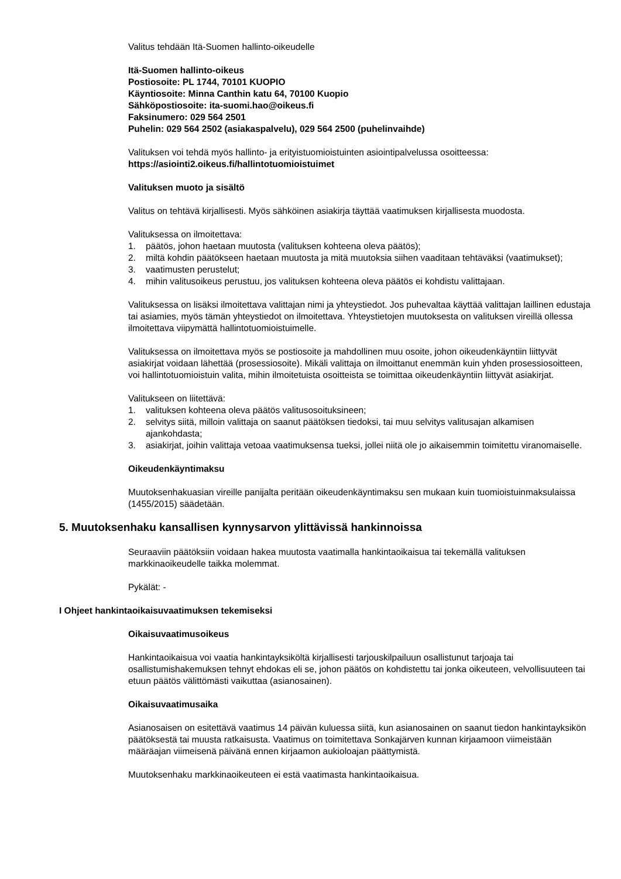Valitus tehdään Itä-Suomen hallinto-oikeudelle
Itä-Suomen hallinto-oikeus
Postiosoite: PL 1744, 70101 KUOPIO
Käyntiosoite: Minna Canthin katu 64, 70100 Kuopio
Sähköpostiosoite: ita-suomi.hao@oikeus.fi
Faksinumero: 029 564 2501
Puhelin: 029 564 2502 (asiakaspalvelu), 029 564 2500 (puhelinvaihde)
Valituksen voi tehdä myös hallinto- ja erityistuomioistuinten asiointipalvelussa osoitteessa:
https://asiointi2.oikeus.fi/hallintotuomioistuimet
Valituksen muoto ja sisältö
Valitus on tehtävä kirjallisesti. Myös sähköinen asiakirja täyttää vaatimuksen kirjallisesta muodosta.
Valituksessa on ilmoitettava:
1. päätös, johon haetaan muutosta (valituksen kohteena oleva päätös);
2. miltä kohdin päätökseen haetaan muutosta ja mitä muutoksia siihen vaaditaan tehtäväksi (vaatimukset);
3. vaatimusten perustelut;
4. mihin valitusoikeus perustuu, jos valituksen kohteena oleva päätös ei kohdistu valittajaan.
Valituksessa on lisäksi ilmoitettava valittajan nimi ja yhteystiedot. Jos puhevaltaa käyttää valittajan laillinen edustaja tai asiamies, myös tämän yhteystiedot on ilmoitettava. Yhteystietojen muutoksesta on valituksen vireillä ollessa ilmoitettava viipymättä hallintotuomioistuimelle.
Valituksessa on ilmoitettava myös se postiosoite ja mahdollinen muu osoite, johon oikeudenkäyntiin liittyvät asiakirjat voidaan lähettää (prosessiosoite). Mikäli valittaja on ilmoittanut enemmän kuin yhden prosessiosoitteen, voi hallintotuomioistuin valita, mihin ilmoitetuista osoitteista se toimittaa oikeudenkäyntiin liittyvät asiakirjat.
Valitukseen on liitettävä:
1. valituksen kohteena oleva päätös valitusosoituksineen;
2. selvitys siitä, milloin valittaja on saanut päätöksen tiedoksi, tai muu selvitys valitusajan alkamisen ajankohdasta;
3. asiakirjat, joihin valittaja vetoaa vaatimuksensa tueksi, jollei niitä ole jo aikaisemmin toimitettu viranomaiselle.
Oikeudenkäyntimaksu
Muutoksenhakuasian vireille panijalta peritään oikeudenkäyntimaksu sen mukaan kuin tuomioistuinmaksulaissa (1455/2015) säädetään.
5. Muutoksenhaku kansallisen kynnysarvon ylittävissä hankinnoissa
Seuraaviin päätöksiin voidaan hakea muutosta vaatimalla hankintaoikaisua tai tekemällä valituksen markkinaoikeudelle taikka molemmat.
Pykälät: -
I Ohjeet hankintaoikaisuvaatimuksen tekemiseksi
Oikaisuvaatimusoikeus
Hankintaoikaisua voi vaatia hankintayksiköltä kirjallisesti tarjouskilpailuun osallistunut tarjoaja tai osallistumishakemuksen tehnyt ehdokas eli se, johon päätös on kohdistettu tai jonka oikeuteen, velvollisuuteen tai etuun päätös välittömästi vaikuttaa (asianosainen).
Oikaisuvaatimusaika
Asianosaisen on esitettävä vaatimus 14 päivän kuluessa siitä, kun asianosainen on saanut tiedon hankintayksikön päätöksestä tai muusta ratkaisusta. Vaatimus on toimitettava Sonkajärven kunnan kirjaamoon viimeistään määräajan viimeisenä päivänä ennen kirjaamon aukioloajan päättymistä.
Muutoksenhaku markkinaoikeuteen ei estä vaatimasta hankintaoikaisua.